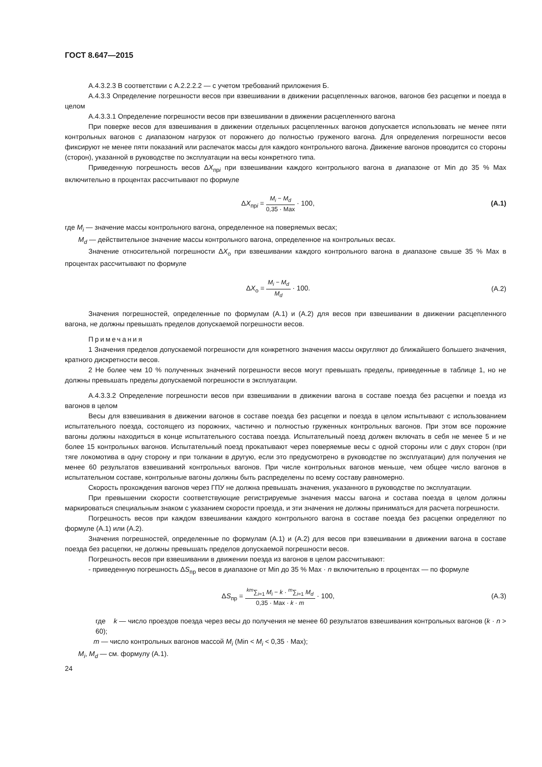ГОСТ 8.647—2015
А.4.3.2.3 В соответствии с А.2.2.2.2 — с учетом требований приложения Б.
А.4.3.3 Определение погрешности весов при взвешивании в движении расцепленных вагонов, вагонов без расцепки и поезда в целом
А.4.3.3.1 Определение погрешности весов при взвешивании в движении расцепленного вагона
При поверке весов для взвешивания в движении отдельных расцепленных вагонов допускается использовать не менее пяти контрольных вагонов с диапазоном нагрузок от порожнего до полностью груженого вагона. Для определения погрешности весов фиксируют не менее пяти показаний или распечаток массы для каждого контрольного вагона. Движение вагонов проводится со стороны (сторон), указанной в руководстве по эксплуатации на весы конкретного типа.
Приведенную погрешность весов ΔX<sub>прi</sub> при взвешивании каждого контрольного вагона в диапазоне от Min до 35 % Max включительно в процентах рассчитывают по формуле
ΔX<sub>прi</sub> = M<sub>i</sub> − M<sub>d</sub> 0,35 · Max · 100,
(А.1)
где M<sub>i</sub> — значение массы контрольного вагона, определенное на поверяемых весах;
M<sub>d</sub> — действительное значение массы контрольного вагона, определенное на контрольных весах.
Значение относительной погрешности ΔX<sub>о</sub> при взвешивании каждого контрольного вагона в диапазоне свыше 35 % Max в процентах рассчитывают по формуле
ΔX<sub>о</sub> = M<sub>i</sub> − M<sub>d</sub> M<sub>d</sub> · 100.
(А.2)
Значения погрешностей, определенные по формулам (А.1) и (А.2) для весов при взвешивании в движении расцепленного вагона, не должны превышать пределов допускаемой погрешности весов.
Примечания
1 Значения пределов допускаемой погрешности для конкретного значения массы округляют до ближайшего большего значения, кратного дискретности весов.
2 Не более чем 10 % полученных значений погрешности весов могут превышать пределы, приведенные в таблице 1, но не должны превышать пределы допускаемой погрешности в эксплуатации.
А.4.3.3.2 Определение погрешности весов при взвешивании в движении вагона в составе поезда без расцепки и поезда из вагонов в целом
Весы для взвешивания в движении вагонов в составе поезда без расцепки и поезда в целом испытывают с использованием испытательного поезда, состоящего из порожних, частично и полностью груженных контрольных вагонов. При этом все порожние вагоны должны находиться в конце испытательного состава поезда. Испытательный поезд должен включать в себя не менее 5 и не более 15 контрольных вагонов. Испытательный поезд прокатывают через поверяемые весы с одной стороны или с двух сторон (при тяге локомотива в одну сторону и при толкании в другую, если это предусмотрено в руководстве по эксплуатации) для получения не менее 60 результатов взвешиваний контрольных вагонов. При числе контрольных вагонов меньше, чем общее число вагонов в испытательном составе, контрольные вагоны должны быть распределены по всему составу равномерно.
Скорость прохождения вагонов через ГПУ не должна превышать значения, указанного в руководстве по эксплуатации.
При превышении скорости соответствующие регистрируемые значения массы вагона и состава поезда в целом должны маркироваться специальным знаком с указанием скорости проезда, и эти значения не должны приниматься для расчета погрешности.
Погрешность весов при каждом взвешивании каждого контрольного вагона в составе поезда без расцепки определяют по формуле (А.1) или (А.2).
Значения погрешностей, определенные по формулам (А.1) и (А.2) для весов при взвешивании в движении вагона в составе поезда без расцепки, не должны превышать пределов допускаемой погрешности весов.
Погрешность весов при взвешивании в движении поезда из вагонов в целом рассчитывают:
- приведенную погрешность ΔS<sub>пр</sub> весов в диапазоне от Min до 35 % Max · n включительно в процентах — по формуле
ΔS<sub>пр</sub> = <sup>km</sup>∑<sub>i=1</sub> M<sub>i</sub> − k · <sup>m</sup>∑<sub>i=1</sub> M<sub>d</sub> 0,35 · Max · k · m · 100,
(А.3)
где k — число проездов поезда через весы до получения не менее 60 результатов взвешивания контрольных вагонов (k · n > 60);
m — число контрольных вагонов массой M<sub>i</sub> (Min < M<sub>i</sub> < 0,35 · Max);
M<sub>i</sub>, M<sub>d</sub> — см. формулу (А.1).
24